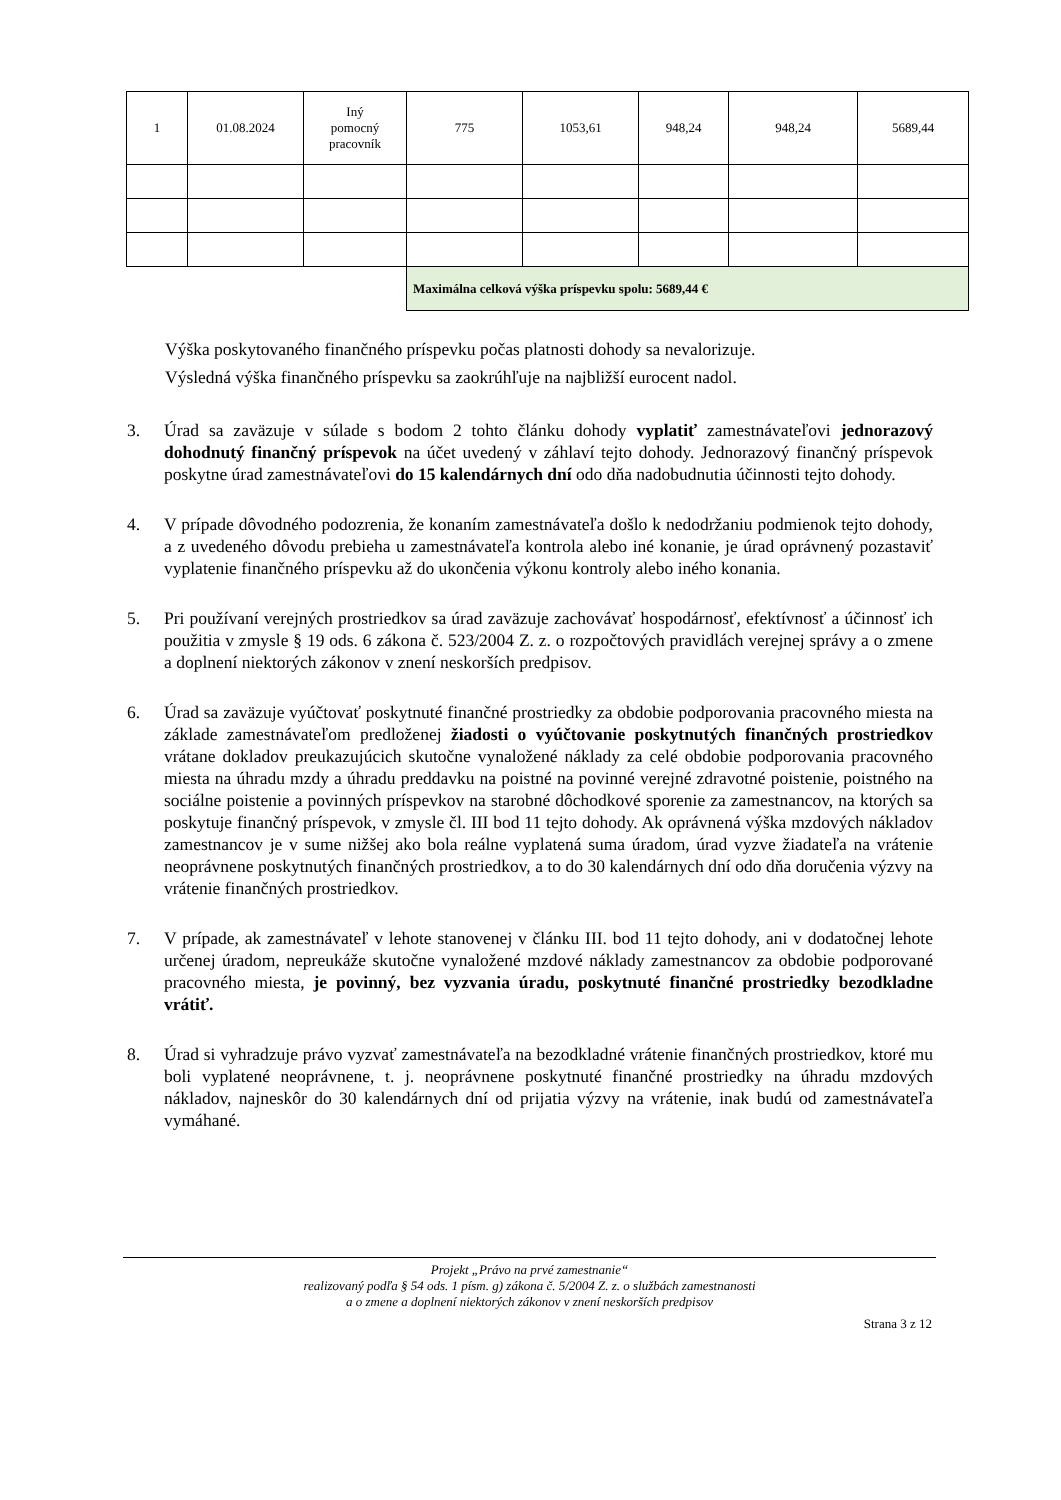| 1 | 01.08.2024 | Iný pomocný pracovník | 775 | 1053,61 | 948,24 | 948,24 | 5689,44 |
| | | | Maximálna celková výška príspevku spolu: 5689,44 € | | | | |
Výška poskytovaného finančného príspevku počas platnosti dohody sa nevalorizuje.
Výsledná výška finančného príspevku sa zaokrúhľuje na najbližší eurocent nadol.
3. Úrad sa zaväzuje v súlade s bodom 2 tohto článku dohody vyplatiť zamestnávateľovi jednorazový dohodnutý finančný príspevok na účet uvedený v záhlaví tejto dohody. Jednorazový finančný príspevok poskytne úrad zamestnávateľovi do 15 kalendárnych dní odo dňa nadobudnutia účinnosti tejto dohody.
4. V prípade dôvodného podozrenia, že konaním zamestnávateľa došlo k nedodržaniu podmienok tejto dohody, a z uvedeného dôvodu prebieha u zamestnávateľa kontrola alebo iné konanie, je úrad oprávnený pozastaviť vyplatenie finančného príspevku až do ukončenia výkonu kontroly alebo iného konania.
5. Pri používaní verejných prostriedkov sa úrad zaväzuje zachovávať hospodárnosť, efektívnosť a účinnosť ich použitia v zmysle § 19 ods. 6 zákona č. 523/2004 Z. z. o rozpočtových pravidlách verejnej správy a o zmene a doplnení niektorých zákonov v znení neskorších predpisov.
6. Úrad sa zaväzuje vyúčtovať poskytnuté finančné prostriedky za obdobie podporovania pracovného miesta na základe zamestnávateľom predloženej žiadosti o vyúčtovanie poskytnutých finančných prostriedkov vrátane dokladov preukazujúcich skutočne vynaložené náklady za celé obdobie podporovania pracovného miesta na úhradu mzdy a úhradu preddavku na poistné na povinné verejné zdravotné poistenie, poistného na sociálne poistenie a povinných príspevkov na starobné dôchodkové sporenie za zamestnancov, na ktorých sa poskytuje finančný príspevok, v zmysle čl. III bod 11 tejto dohody. Ak oprávnená výška mzdových nákladov zamestnancov je v sume nižšej ako bola reálne vyplatená suma úradom, úrad vyzve žiadateľa na vrátenie neoprávnene poskytnutých finančných prostriedkov, a to do 30 kalendárnych dní odo dňa doručenia výzvy na vrátenie finančných prostriedkov.
7. V prípade, ak zamestnávateľ v lehote stanovenej v článku III. bod 11 tejto dohody, ani v dodatočnej lehote určenej úradom, nepreukáže skutočne vynaložené mzdové náklady zamestnancov za obdobie podporované pracovného miesta, je povinný, bez vyzvania úradu, poskytnuté finančné prostriedky bezodkladne vrátiť.
8. Úrad si vyhradzuje právo vyzvať zamestnávateľa na bezodkladné vrátenie finančných prostriedkov, ktoré mu boli vyplatené neoprávnene, t. j. neoprávnene poskytnuté finančné prostriedky na úhradu mzdových nákladov, najneskôr do 30 kalendárnych dní od prijatia výzvy na vrátenie, inak budú od zamestnávateľa vymáhané.
Projekt „Právo na prvé zamestnanie“
realizovaný podľa § 54 ods. 1 písm. g) zákona č. 5/2004 Z. z. o službách zamestnanosti
a o zmene a doplnení niektorých zákonov v znení neskorších predpisov
Strana 3 z 12